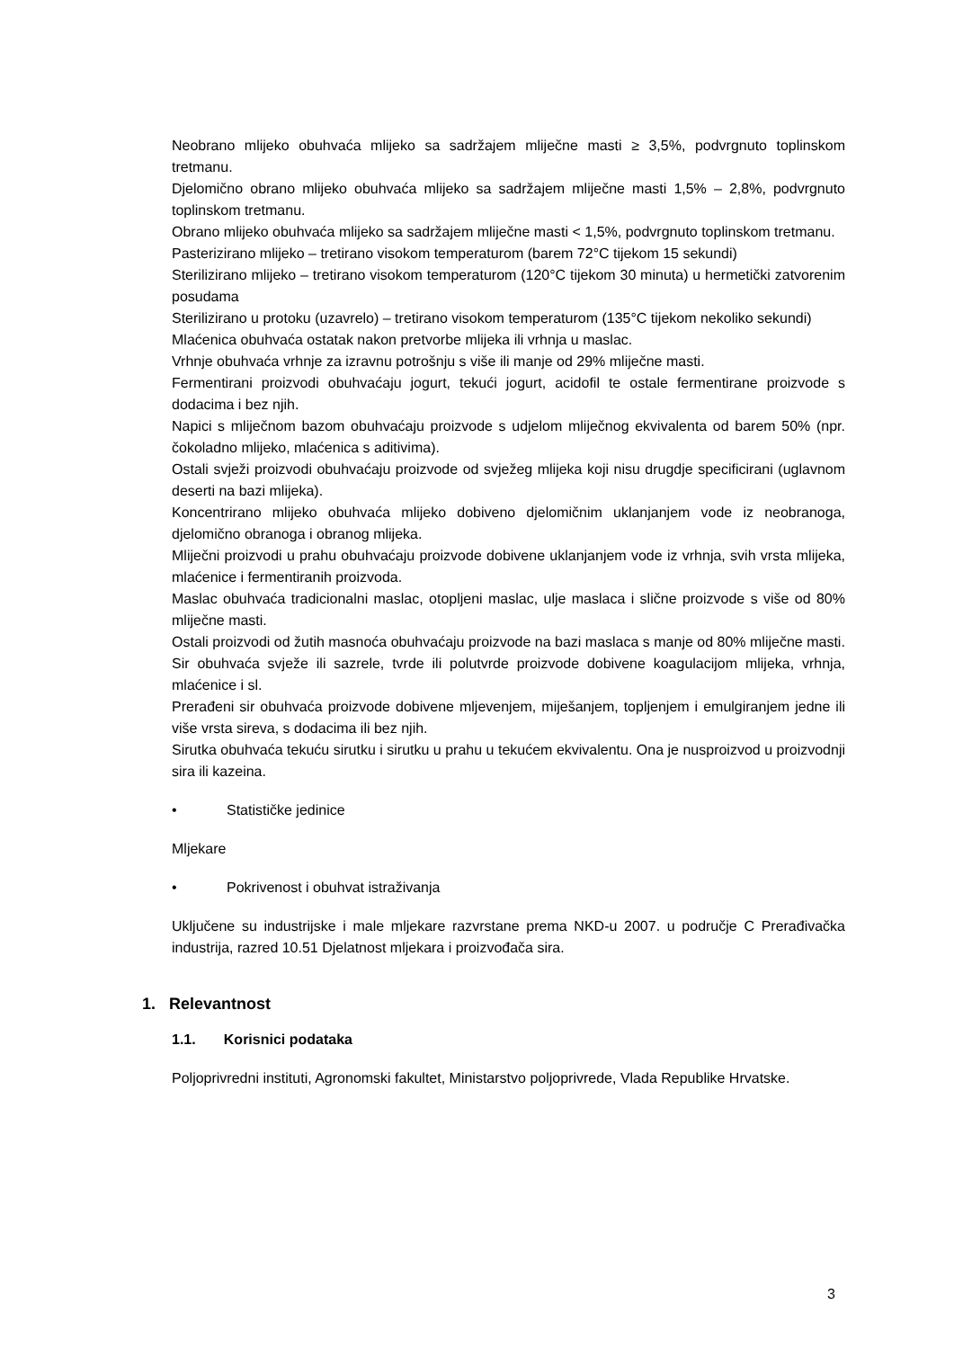Neobrano mlijeko obuhvaća mlijeko sa sadržajem mliječne masti ≥ 3,5%, podvrgnuto toplinskom tretmanu.
Djelomično obrano mlijeko obuhvaća mlijeko sa sadržajem mliječne masti 1,5% – 2,8%, podvrgnuto toplinskom tretmanu.
Obrano mlijeko obuhvaća mlijeko sa sadržajem mliječne masti < 1,5%, podvrgnuto toplinskom tretmanu.
Pasterizirano mlijeko – tretirano visokom temperaturom (barem 72°C tijekom 15 sekundi)
Sterilizirano mlijeko – tretirano visokom temperaturom (120°C tijekom 30 minuta) u hermetički zatvorenim posudama
Sterilizirano u protoku (uzavrelo) – tretirano visokom temperaturom (135°C tijekom nekoliko sekundi)
Mlaćenica obuhvaća ostatak nakon pretvorbe mlijeka ili vrhnja u maslac.
Vrhnje obuhvaća vrhnje za izravnu potrošnju s više ili manje od 29% mliječne masti.
Fermentirani proizvodi obuhvaćaju jogurt, tekući jogurt, acidofil te ostale fermentirane proizvode s dodacima i bez njih.
Napici s mliječnom bazom obuhvaćaju proizvode s udjelom mliječnog ekvivalenta od barem 50% (npr. čokoladno mlijeko, mlaćenica s aditivima).
Ostali svježi proizvodi obuhvaćaju proizvode od svježeg mlijeka koji nisu drugdje specificirani (uglavnom deserti na bazi mlijeka).
Koncentrirano mlijeko obuhvaća mlijeko dobiveno djelomičnim uklanjanjem vode iz neobranoga, djelomično obranoga i obranog mlijeka.
Mliječni proizvodi u prahu obuhvaćaju proizvode dobivene uklanjanjem vode iz vrhnja, svih vrsta mlijeka, mlaćenice i fermentiranih proizvoda.
Maslac obuhvaća tradicionalni maslac, otopljeni maslac, ulje maslaca i slične proizvode s više od 80% mliječne masti.
Ostali proizvodi od žutih masnoća obuhvaćaju proizvode na bazi maslaca s manje od 80% mliječne masti.
Sir obuhvaća svježe ili sazrele, tvrde ili polutvrde proizvode dobivene koagulacijom mlijeka, vrhnja, mlaćenice i sl.
Prerađeni sir obuhvaća proizvode dobivene mljevenjem, miješanjem, topljenjem i emulgiranjem jedne ili više vrsta sireva, s dodacima ili bez njih.
Sirutka obuhvaća tekuću sirutku i sirutku u prahu u tekućem ekvivalentu. Ona je nusproizvod u proizvodnji sira ili kazeina.
• Statističke jedinice
Mljekare
• Pokrivenost i obuhvat istraživanja
Uključene su industrijske i male mljekare razvrstane prema NKD-u 2007. u područje C Prerađivačka industrija, razred 10.51 Djelatnost mljekara i proizvođača sira.
1. Relevantnost
1.1. Korisnici podataka
Poljoprivredni instituti, Agronomski fakultet, Ministarstvo poljoprivrede, Vlada Republike Hrvatske.
3